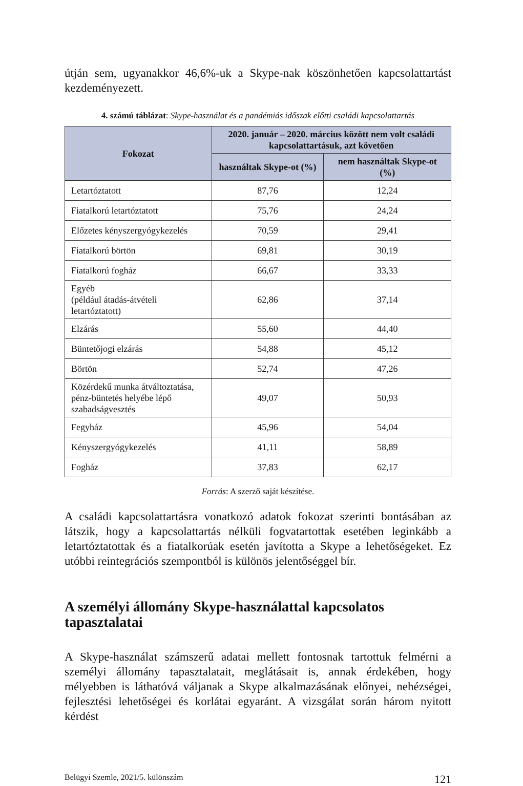útján sem, ugyanakkor 46,6%-uk a Skype-nak köszönhetően kapcsolattartást kezdeményezett.
4. számú táblázat: Skype-használat és a pandémiás időszak előtti családi kapcsolattartás
| Fokozat | 2020. január – 2020. március között nem volt családi kapcsolattartásuk, azt követően | |
| --- | --- | --- |
| | használtak Skype-ot (%) | nem használtak Skype-ot (%) |
| Letartóztatott | 87,76 | 12,24 |
| Fiatalkorú letartóztatott | 75,76 | 24,24 |
| Előzetes kényszergyógykezelés | 70,59 | 29,41 |
| Fiatalkorú börtön | 69,81 | 30,19 |
| Fiatalkorú fogház | 66,67 | 33,33 |
| Egyéb (például átadás-átvételi letartóztatott) | 62,86 | 37,14 |
| Elzárás | 55,60 | 44,40 |
| Büntetőjogi elzárás | 54,88 | 45,12 |
| Börtön | 52,74 | 47,26 |
| Közérdekű munka átváltoztatása, pénz-büntetés helyébe lépő szabadságvesztés | 49,07 | 50,93 |
| Fegyház | 45,96 | 54,04 |
| Kényszergyógykezelés | 41,11 | 58,89 |
| Fogház | 37,83 | 62,17 |
Forrás: A szerző saját készítése.
A családi kapcsolattartásra vonatkozó adatok fokozat szerinti bontásában az látszik, hogy a kapcsolattartás nélküli fogvatartottak esetében leginkább a letartóztatottak és a fiatalkorúak esetén javította a Skype a lehetőségeket. Ez utóbbi reintegrációs szempontból is különös jelentőséggel bír.
A személyi állomány Skype-használattal kapcsolatos tapasztalatai
A Skype-használat számszerű adatai mellett fontosnak tartottuk felmérni a személyi állomány tapasztalatait, meglátásait is, annak érdekében, hogy mélyebben is láthatóvá váljanak a Skype alkalmazásának előnyei, nehézségei, fejlesztési lehetőségei és korlátai egyaránt. A vizsgálat során három nyitott kérdést
Belügyi Szemle, 2021/5. különszám 121